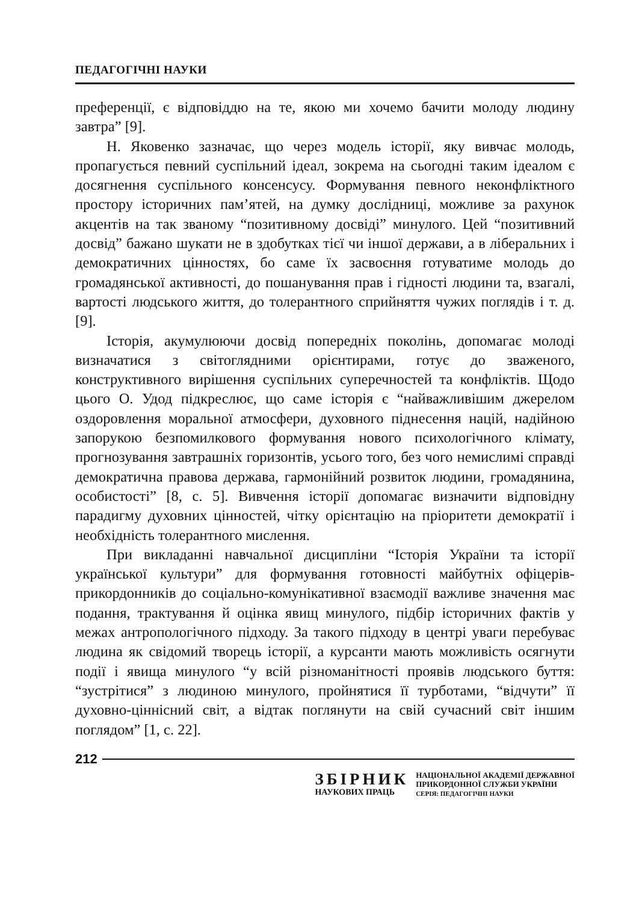ПЕДАГОГІЧНІ НАУКИ
преференції, є відповіддю на те, якою ми хочемо бачити молоду людину завтра” [9].
Н. Яковенко зазначає, що через модель історії, яку вивчає молодь, пропагується певний суспільний ідеал, зокрема на сьогодні таким ідеалом є досягнення суспільного консенсусу. Формування певного неконфліктного простору історичних пам’ятей, на думку дослідниці, можливе за рахунок акцентів на так званому “позитивному досвіді” минулого. Цей “позитивний досвід” бажано шукати не в здобутках тієї чи іншої держави, а в ліберальних і демократичних цінностях, бо саме їх засвоєння готуватиме молодь до громадянської активності, до пошанування прав і гідності людини та, взагалі, вартості людського життя, до толерантного сприйняття чужих поглядів і т. д. [9].
Історія, акумулюючи досвід попередніх поколінь, допомагає молоді визначатися з світоглядними орієнтирами, готує до зваженого, конструктивного вирішення суспільних суперечностей та конфліктів. Щодо цього О. Удод підкреслює, що саме історія є “найважливішим джерелом оздоровлення моральної атмосфери, духовного піднесення націй, надійною запорукою безпомилкового формування нового психологічного клімату, прогнозування завтрашніх горизонтів, усього того, без чого немислимі справді демократична правова держава, гармонійний розвиток людини, громадянина, особистості” [8, с. 5]. Вивчення історії допомагає визначити відповідну парадигму духовних цінностей, чітку орієнтацію на пріоритети демократії і необхідність толерантного мислення.
При викладанні навчальної дисципліни “Історія України та історії української культури” для формування готовності майбутніх офіцерів-прикордонників до соціально-комунікативної взаємодії важливе значення має подання, трактування й оцінка явищ минулого, підбір історичних фактів у межах антропологічного підходу. За такого підходу в центрі уваги перебуває людина як свідомий творець історії, а курсанти мають можливість осягнути події і явища минулого “у всій різноманітності проявів людського буття: “зустрітися” з людиною минулого, пройнятися її турботами, “відчути” її духовно-ціннісний світ, а відтак поглянути на свій сучасний світ іншим поглядом” [1, с. 22].
212
ЗБІРНИК
НАУКОВИХ ПРАЦЬ
НАЦІОНАЛЬНОЇ АКАДЕМІЇ ДЕРЖАВНОЇ
ПРИКОРДОННОЇ СЛУЖБИ УКРАЇНИ
СЕРІЯ: ПЕДАГОГІЧНІ НАУКИ